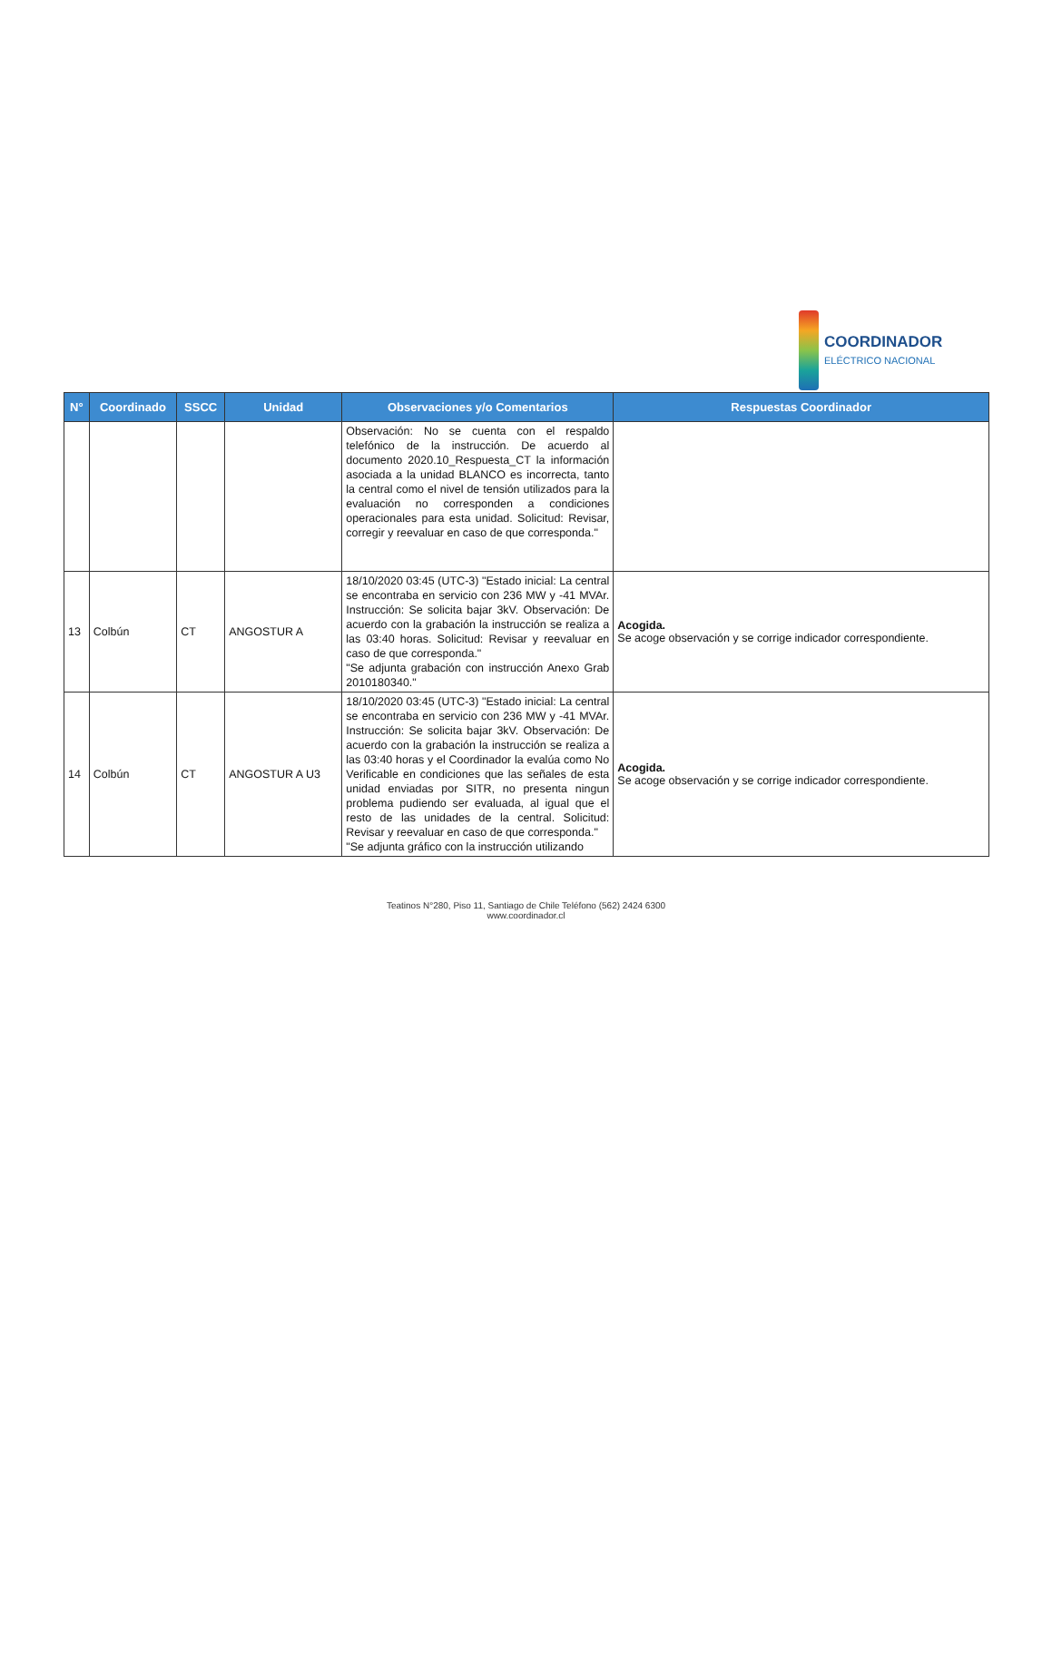COORDINADOR
ELÉCTRICO NACIONAL
| N° | Coordinado | SSCC | Unidad | Observaciones y/o Comentarios | Respuestas Coordinador |
| --- | --- | --- | --- | --- | --- |
| | | | | Observación: No se cuenta con el respaldo telefónico de la instrucción. De acuerdo al documento 2020.10_Respuesta_CT la información asociada a la unidad BLANCO es incorrecta, tanto la central como el nivel de tensión utilizados para la evaluación no corresponden a condiciones operacionales para esta unidad. Solicitud: Revisar, corregir y reevaluar en caso de que corresponda." | |
| 13 | Colbún | CT | ANGOSTUR A | 18/10/2020 03:45 (UTC-3) "Estado inicial: La central se encontraba en servicio con 236 MW y -41 MVAr. Instrucción: Se solicita bajar 3kV. Observación: De acuerdo con la grabación la instrucción se realiza a las 03:40 horas. Solicitud: Revisar y reevaluar en caso de que corresponda." "Se adjunta grabación con instrucción Anexo Grab 2010180340." | Acogida. Se acoge observación y se corrige indicador correspondiente. |
| 14 | Colbún | CT | ANGOSTUR A U3 | 18/10/2020 03:45 (UTC-3) "Estado inicial: La central se encontraba en servicio con 236 MW y -41 MVAr. Instrucción: Se solicita bajar 3kV. Observación: De acuerdo con la grabación la instrucción se realiza a las 03:40 horas y el Coordinador la evalúa como No Verificable en condiciones que las señales de esta unidad enviadas por SITR, no presenta ningun problema pudiendo ser evaluada, al igual que el resto de las unidades de la central. Solicitud: Revisar y reevaluar en caso de que corresponda." "Se adjunta gráfico con la instrucción utilizando | Acogida. Se acoge observación y se corrige indicador correspondiente. |
Teatinos N°280, Piso 11, Santiago de Chile Teléfono (562) 2424 6300
www.coordinador.cl